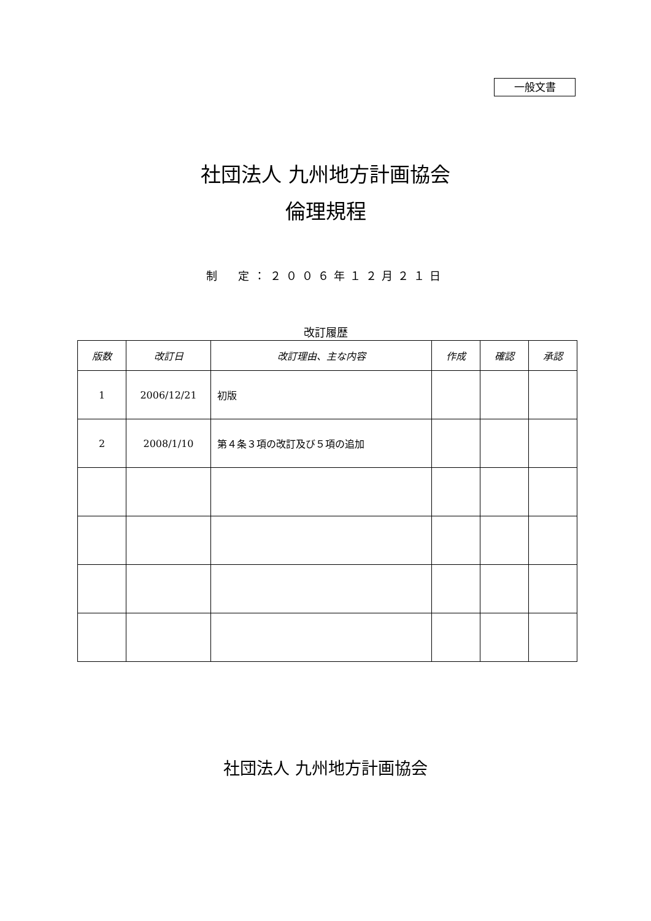一般文書
社団法人 九州地方計画協会
倫理規程
制　定：２００６年１２月２１日
改訂履歴
| 版数 | 改訂日 | 改訂理由、主な内容 | 作成 | 確認 | 承認 |
| --- | --- | --- | --- | --- | --- |
| 1 | 2006/12/21 | 初版 | | | |
| 2 | 2008/1/10 | 第４条３項の改訂及び５項の追加 | | | |
社団法人 九州地方計画協会